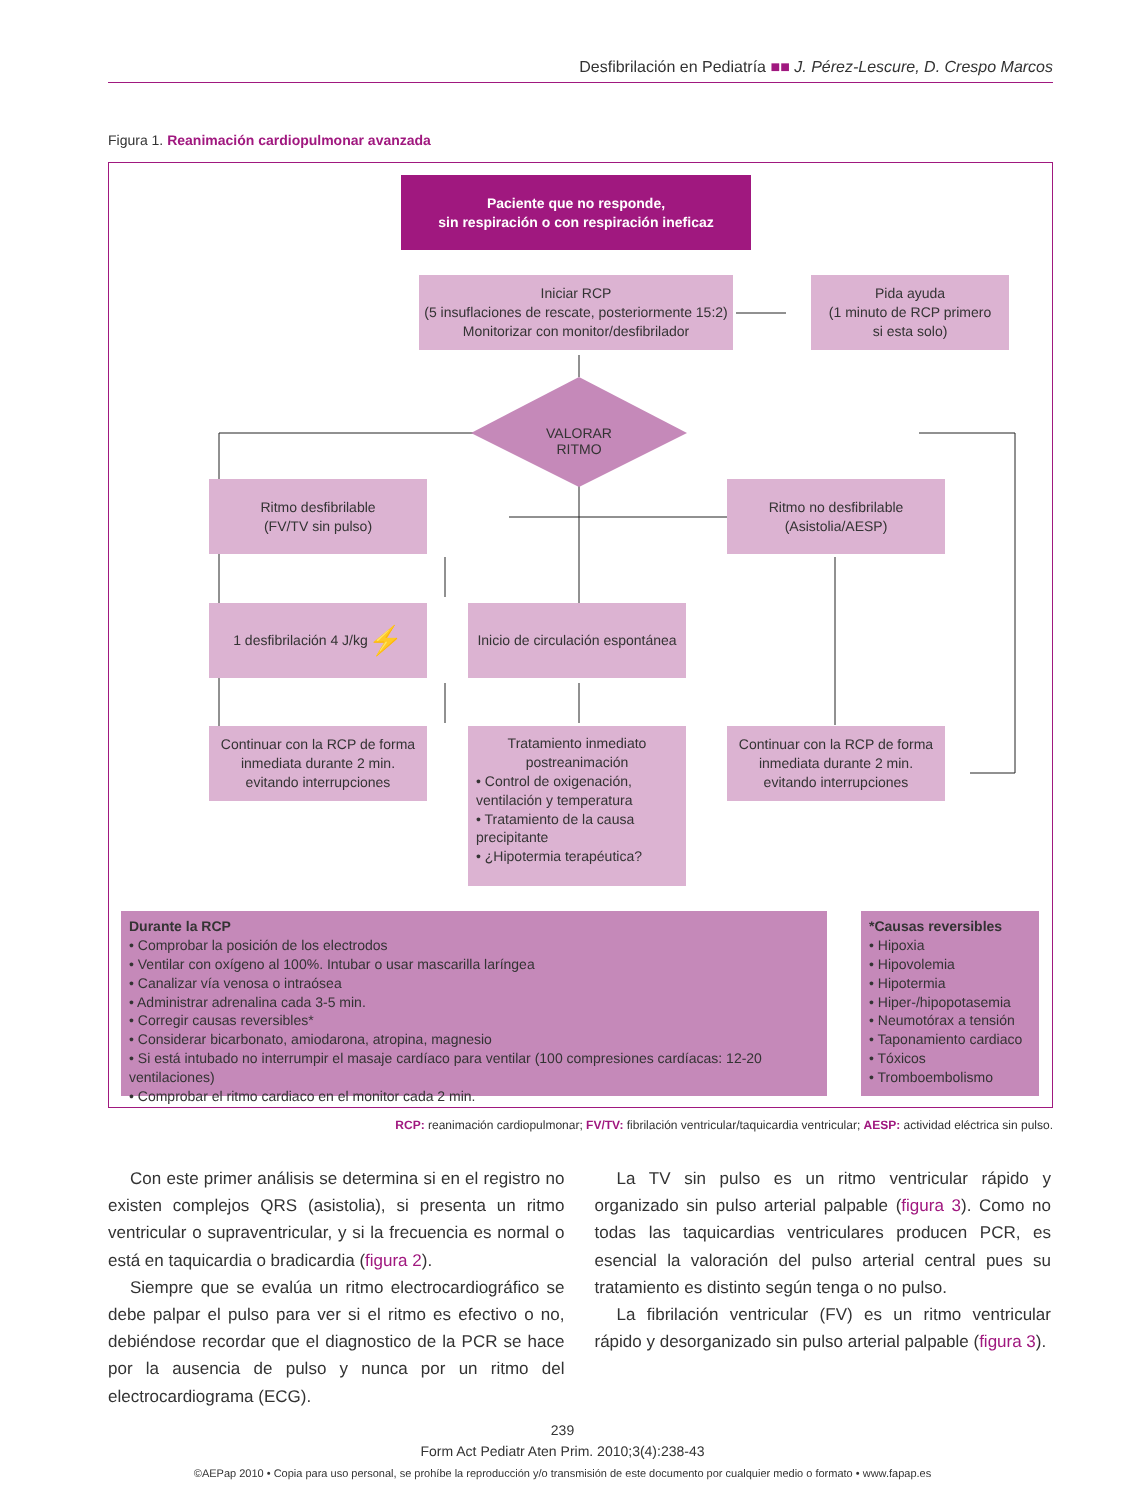Desfibrilación en Pediatría ■■ J. Pérez-Lescure, D. Crespo Marcos
Figura 1. Reanimación cardiopulmonar avanzada
Paciente que no responde,
sin respiración o con respiración ineficaz
Iniciar RCP
(5 insuflaciones de rescate, posteriormente 15:2)
Monitorizar con monitor/desfibrilador
Pida ayuda
(1 minuto de RCP primero
si esta solo)
VALORAR RITMO
Ritmo desfibrilable
(FV/TV sin pulso)
Ritmo no desfibrilable
(Asistolia/AESP)
1 desfibrilación 4 J/kg ⚡
Inicio de circulación espontánea
Continuar con la RCP de forma
inmediata durante 2 min.
evitando interrupciones
Tratamiento inmediato
postreanimación
• Control de oxigenación, ventilación y temperatura
• Tratamiento de la causa precipitante
• ¿Hipotermia terapéutica?
Continuar con la RCP de forma
inmediata durante 2 min.
evitando interrupciones
Durante la RCP
• Comprobar la posición de los electrodos
• Ventilar con oxígeno al 100%. Intubar o usar mascarilla laríngea
• Canalizar vía venosa o intraósea
• Administrar adrenalina cada 3-5 min.
• Corregir causas reversibles*
• Considerar bicarbonato, amiodarona, atropina, magnesio
• Si está intubado no interrumpir el masaje cardíaco para ventilar (100 compresiones cardíacas: 12-20 ventilaciones)
• Comprobar el ritmo cardiaco en el monitor cada 2 min.
*Causas reversibles
• Hipoxia
• Hipovolemia
• Hipotermia
• Hiper-/hipopotasemia
• Neumotórax a tensión
• Taponamiento cardiaco
• Tóxicos
• Tromboembolismo
RCP: reanimación cardiopulmonar; FV/TV: fibrilación ventricular/taquicardia ventricular; AESP: actividad eléctrica sin pulso.
Con este primer análisis se determina si en el registro no existen complejos QRS (asistolia), si presenta un ritmo ventricular o supraventricular, y si la frecuencia es normal o está en taquicardia o bradicardia (figura 2).
Siempre que se evalúa un ritmo electrocardiográfico se debe palpar el pulso para ver si el ritmo es efectivo o no, debiéndose recordar que el diagnostico de la PCR se hace por la ausencia de pulso y nunca por un ritmo del electrocardiograma (ECG).
La TV sin pulso es un ritmo ventricular rápido y organizado sin pulso arterial palpable (figura 3). Como no todas las taquicardias ventriculares producen PCR, es esencial la valoración del pulso arterial central pues su tratamiento es distinto según tenga o no pulso.
La fibrilación ventricular (FV) es un ritmo ventricular rápido y desorganizado sin pulso arterial palpable (figura 3).
239
Form Act Pediatr Aten Prim. 2010;3(4):238-43
©AEPap 2010 • Copia para uso personal, se prohíbe la reproducción y/o transmisión de este documento por cualquier medio o formato • www.fapap.es